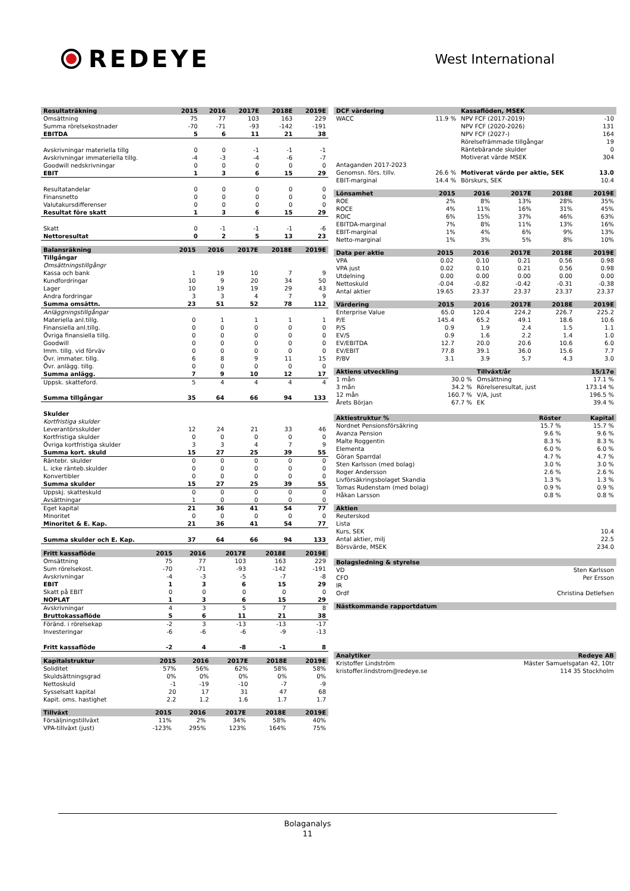REDEYE
West International
| Resultaträkning | 2015 | 2016 | 2017E | 2018E | 2019E |
| --- | --- | --- | --- | --- | --- |
| Omsättning | 75 | 77 | 103 | 163 | 229 |
| Summa rörelsekostnader | -70 | -71 | -93 | -142 | -191 |
| EBITDA | 5 | 6 | 11 | 21 | 38 |
| Avskrivningar materiella tillg | 0 | 0 | -1 | -1 | -1 |
| Avskrivningar immateriella tillg. | -4 | -3 | -4 | -6 | -7 |
| Goodwill nedskrivningar | 0 | 0 | 0 | 0 | 0 |
| EBIT | 1 | 3 | 6 | 15 | 29 |
| Resultatandelar | 0 | 0 | 0 | 0 | 0 |
| Finansnetto | 0 | 0 | 0 | 0 | 0 |
| Valutakursdifferenser | 0 | 0 | 0 | 0 | 0 |
| Resultat före skatt | 1 | 3 | 6 | 15 | 29 |
| Skatt | 0 | -1 | -1 | -1 | -6 |
| Nettoresultat | 0 | 2 | 5 | 13 | 23 |
| Balansräkning | 2015 | 2016 | 2017E | 2018E | 2019E |
| --- | --- | --- | --- | --- | --- |
| Tillgångar | | | | | |
| Omsättningstillgångr | | | | | |
| Kassa och bank | 1 | 19 | 10 | 7 | 9 |
| Kundfordringar | 10 | 9 | 20 | 34 | 50 |
| Lager | 10 | 19 | 19 | 29 | 43 |
| Andra fordringar | 3 | 3 | 4 | 7 | 9 |
| Summa omsättn. | 23 | 51 | 52 | 78 | 112 |
| Anläggningstillgångar | | | | | |
| Materiella anl.tillg. | 0 | 1 | 1 | 1 | 1 |
| Finansiella anl.tillg. | 0 | 0 | 0 | 0 | 0 |
| Övriga finansiella tillg. | 0 | 0 | 0 | 0 | 0 |
| Goodwill | 0 | 0 | 0 | 0 | 0 |
| Imm. tillg. vid förväv | 0 | 0 | 0 | 0 | 0 |
| Övr. immater. tillg. | 6 | 8 | 9 | 11 | 15 |
| Övr. anlägg. tillg. | 0 | 0 | 0 | 0 | 0 |
| Summa anlägg. | 7 | 9 | 10 | 12 | 17 |
| Uppsk. skatteford. | 5 | 4 | 4 | 4 | 4 |
| Summa tillgångar | 35 | 64 | 66 | 94 | 133 |
| Skulder | | | | | |
| Kortfristiga skulder | | | | | |
| Leverantörsskulder | 12 | 24 | 21 | 33 | 46 |
| Kortfristiga skulder | 0 | 0 | 0 | 0 | 0 |
| Övriga kortfristiga skulder | 3 | 3 | 4 | 7 | 9 |
| Summa kort. skuld | 15 | 27 | 25 | 39 | 55 |
| Räntebr. skulder | 0 | 0 | 0 | 0 | 0 |
| L. icke ränteb.skulder | 0 | 0 | 0 | 0 | 0 |
| Konvertibler | 0 | 0 | 0 | 0 | 0 |
| Summa skulder | 15 | 27 | 25 | 39 | 55 |
| Uppskj. skatteskuld | 0 | 0 | 0 | 0 | 0 |
| Avsättningar | 1 | 0 | 0 | 0 | 0 |
| Eget kapital | 21 | 36 | 41 | 54 | 77 |
| Minoritet | 0 | 0 | 0 | 0 | 0 |
| Minoritet & E. Kap. | 21 | 36 | 41 | 54 | 77 |
| Summa skulder och E. Kap. | 37 | 64 | 66 | 94 | 133 |
| Fritt kassaflöde | 2015 | 2016 | 2017E | 2018E | 2019E |
| --- | --- | --- | --- | --- | --- |
| Omsättning | 75 | 77 | 103 | 163 | 229 |
| Sum rörelsekost. | -70 | -71 | -93 | -142 | -191 |
| Avskrivningar | -4 | -3 | -5 | -7 | -8 |
| EBIT | 1 | 3 | 6 | 15 | 29 |
| Skatt på EBIT | 0 | 0 | 0 | 0 | 0 |
| NOPLAT | 1 | 3 | 6 | 15 | 29 |
| Avskrivningar | 4 | 3 | 5 | 7 | 8 |
| Bruttokassaflöde | 5 | 6 | 11 | 21 | 38 |
| Föränd. i rörelsekap | -2 | 3 | -13 | -13 | -17 |
| Investeringar | -6 | -6 | -6 | -9 | -13 |
| Fritt kassaflöde | -2 | 4 | -8 | -1 | 8 |
| Kapitalstruktur | 2015 | 2016 | 2017E | 2018E | 2019E |
| --- | --- | --- | --- | --- | --- |
| Soliditet | 57% | 56% | 62% | 58% | 58% |
| Skuldsättningsgrad | 0% | 0% | 0% | 0% | 0% |
| Nettoskuld | -1 | -19 | -10 | -7 | -9 |
| Sysselsatt kapital | 20 | 17 | 31 | 47 | 68 |
| Kapit. oms. hastighet | 2.2 | 1.2 | 1.6 | 1.7 | 1.7 |
| Tillväxt | 2015 | 2016 | 2017E | 2018E | 2019E |
| --- | --- | --- | --- | --- | --- |
| Försäljningstillväxt | 11% | 2% | 34% | 58% | 40% |
| VPA-tillväxt (just) | -123% | 295% | 123% | 164% | 75% |
| DCF värdering | | Kassaflöden, MSEK | |
| --- | --- | --- | --- |
| WACC | 11.9 % | NPV FCF (2017-2019) | -10 |
| | | NPV FCF (2020-2026) | 131 |
| | | NPV FCF (2027-) | 164 |
| | | Rörelsefrämmade tillgångar | 19 |
| | | Räntebärande skulder | 0 |
| | | Motiverat värde MSEK | 304 |
| Antaganden 2017-2023 | | | |
| Genomsn. förs. tillv. | 26.6 % | Motiverat värde per aktie, SEK | 13.0 |
| EBIT-marginal | 14.4 % | Börskurs, SEK | 10.4 |
| Lönsamhet | 2015 | 2016 | 2017E | 2018E | 2019E |
| --- | --- | --- | --- | --- | --- |
| ROE | 2% | 8% | 13% | 28% | 35% |
| ROCE | 4% | 11% | 16% | 31% | 45% |
| ROIC | 6% | 15% | 37% | 46% | 63% |
| EBITDA-marginal | 7% | 8% | 11% | 13% | 16% |
| EBIT-marginal | 1% | 4% | 6% | 9% | 13% |
| Netto-marginal | 1% | 3% | 5% | 8% | 10% |
| Data per aktie | 2015 | 2016 | 2017E | 2018E | 2019E |
| --- | --- | --- | --- | --- | --- |
| VPA | 0.02 | 0.10 | 0.21 | 0.56 | 0.98 |
| VPA just | 0.02 | 0.10 | 0.21 | 0.56 | 0.98 |
| Utdelning | 0.00 | 0.00 | 0.00 | 0.00 | 0.00 |
| Nettoskuld | -0.04 | -0.82 | -0.42 | -0.31 | -0.38 |
| Antal aktier | 19.65 | 23.37 | 23.37 | 23.37 | 23.37 |
| Värdering | 2015 | 2016 | 2017E | 2018E | 2019E |
| --- | --- | --- | --- | --- | --- |
| Enterprise Value | 65.0 | 120.4 | 224.2 | 226.7 | 225.2 |
| P/E | 145.4 | 65.2 | 49.1 | 18.6 | 10.6 |
| P/S | 0.9 | 1.9 | 2.4 | 1.5 | 1.1 |
| EV/S | 0.9 | 1.6 | 2.2 | 1.4 | 1.0 |
| EV/EBITDA | 12.7 | 20.0 | 20.6 | 10.6 | 6.0 |
| EV/EBIT | 77.8 | 39.1 | 36.0 | 15.6 | 7.7 |
| P/BV | 3.1 | 3.9 | 5.7 | 4.3 | 3.0 |
| Aktiens utveckling | | Tillväxt/år | 15/17e |
| --- | --- | --- | --- |
| 1 mån | 30.0 % | Omsättning | 17.1 % |
| 3 mån | 34.2 % | Rörelseresultat, just | 173.14 % |
| 12 mån | 160.7 % | V/A, just | 196.5 % |
| Årets Början | 67.7 % | EK | 39.4 % |
| Aktiestruktur % | Röster | Kapital |
| --- | --- | --- |
| Nordnet Pensionsförsäkring | 15.7 % | 15.7 % |
| Avanza Pension | 9.6 % | 9.6 % |
| Malte Roggentin | 8.3 % | 8.3 % |
| Elementa | 6.0 % | 6.0 % |
| Göran Sparrdal | 4.7 % | 4.7 % |
| Sten Karlsson (med bolag) | 3.0 % | 3.0 % |
| Roger Andersson | 2.6 % | 2.6 % |
| Livförsäkringsbolaget Skandia | 1.3 % | 1.3 % |
| Tomas Rudenstam (med bolag) | 0.9 % | 0.9 % |
| Håkan Larsson | 0.8 % | 0.8 % |
| Aktien | |
| --- | --- |
| Reuterskod | |
| Lista | |
| Kurs, SEK | 10.4 |
| Antal aktier, milj | 22.5 |
| Börsvärde, MSEK | 234.0 |
| Bolagsledning & styrelse | |
| --- | --- |
| VD | Sten Karlsson |
| CFO | Per Ersson |
| IR | |
| Ordf | Christina Detlefsen |
| Nästkommande rapportdatum |
| --- |
| Analytiker | Redeye AB |
| --- | --- |
| Kristoffer Lindström | Mäster Samuelsgatan 42, 10tr |
| kristoffer.lindstrom@redeye.se | 114 35 Stockholm |
Bolaganalys
11